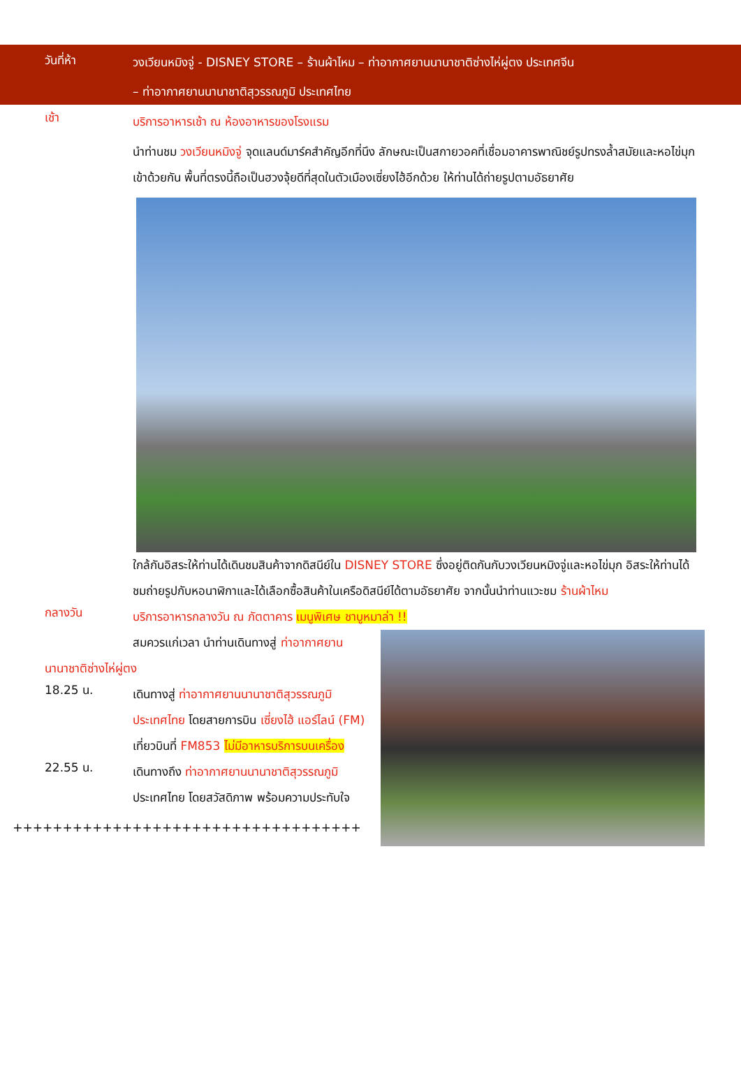วันที่ห้า
วงเวียนหมิงจู่ - DISNEY STORE – ร้านผ้าไหม – ท่าอากาศยานนานาชาติซ่างไห่ผู่ตง ประเทศจีน
– ท่าอากาศยานนานาชาติสุวรรณภูมิ ประเทศไทย
เช้า
บริการอาหารเช้า ณ ห้องอาหารของโรงแรม
นำท่านชม วงเวียนหมิงจู่ จุดแลนด์มาร์คสำคัญอีกที่นึง ลักษณะเป็นสกายวอคที่เชื่อมอาคารพาณิชย์รูปทรงล้ำสมัยและหอไข่มุกเข้าด้วยกัน พื้นที่ตรงนี้ถือเป็นฮวงจุ้ยดีที่สุดในตัวเมืองเซี่ยงไฮ้อีกด้วย ให้ท่านได้ถ่ายรูปตามอัธยาศัย
ใกล้กันอิสระให้ท่านได้เดินชมสินค้าจากดิสนีย์ใน DISNEY STORE ซึ่งอยู่ติดกันกับวงเวียนหมิงจู่และหอไข่มุก อิสระให้ท่านได้ชมถ่ายรูปกับหอนาฬิกาและได้เลือกซื้อสินค้าในเครือดิสนีย์ได้ตามอัธยาศัย จากนั้นนำท่านแวะชม ร้านผ้าไหม
กลางวัน
บริการอาหารกลางวัน ณ ภัตตาคาร เมนูพิเศษ ชาบูหมาล่า !!
สมควรแก่เวลา นำท่านเดินทางสู่ ท่าอากาศยานนานาชาติซ่างไห่ผู่ตง
18.25 น.
เดินทางสู่ ท่าอากาศยานนานาชาติสุวรรณภูมิ ประเทศไทย โดยสายการบิน เซี่ยงไฮ้ แอร์ไลน์ (FM) เที่ยวบินที่ FM853 ไม่มีอาหารบริการบนเครื่อง
22.55 น.
เดินทางถึง ท่าอากาศยานนานาชาติสุวรรณภูมิ ประเทศไทย โดยสวัสดิภาพ พร้อมความประทับใจ
+++++++++++++++++++++++++++++++++++